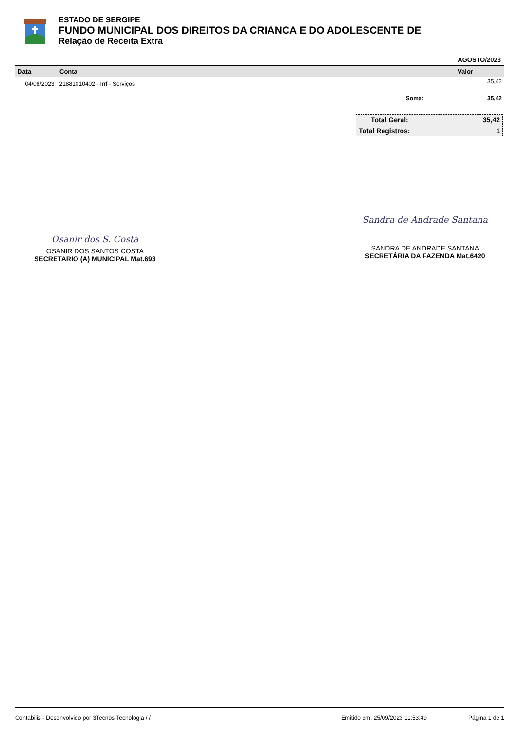ESTADO DE SERGIPE
FUNDO MUNICIPAL DOS DIREITOS DA CRIANCA E DO ADOLESCENTE DE
Relação de Receita Extra
AGOSTO/2023
| Data | Conta | Valor |
| --- | --- | --- |
| 04/08/2023 | 21881010402 - Irrf - Serviços | 35,42 |
| | Soma: | 35,42 |
Total Geral: 35,42
Total Registros: 1
Osanir dos S. Costa
OSANIR DOS SANTOS COSTA
SECRETARIO (A) MUNICIPAL Mat.693
Sandra de Andrade Santana
SANDRA DE ANDRADE SANTANA
SECRETÁRIA DA FAZENDA Mat.6420
Contabilis - Desenvolvido por 3Tecnos Tecnologia / / Emitido em: 25/09/2023 11:53:49 Página 1 de 1